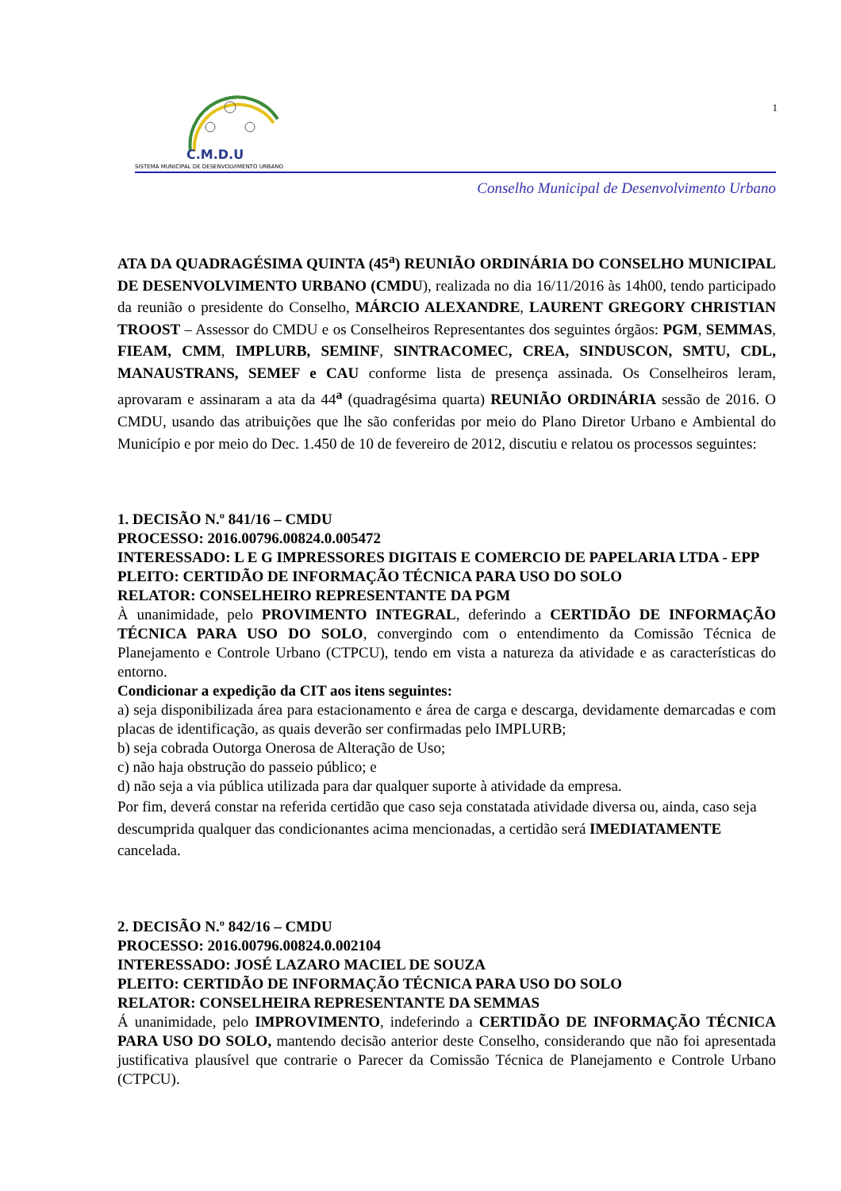C.M.D.U
SISTEMA MUNICIPAL DE DESENVOLVIMENTO URBANO
1
Conselho Municipal de Desenvolvimento Urbano
ATA DA QUADRAGÉSIMA QUINTA (45<sup>a</sup>) REUNIÃO ORDINÁRIA DO CONSELHO MUNICIPAL DE DESENVOLVIMENTO URBANO (CMDU), realizada no dia 16/11/2016 às 14h00, tendo participado da reunião o presidente do Conselho, MÁRCIO ALEXANDRE, LAURENT GREGORY CHRISTIAN TROOST – Assessor do CMDU e os Conselheiros Representantes dos seguintes órgãos: PGM, SEMMAS, FIEAM, CMM, IMPLURB, SEMINF, SINTRACOMEC, CREA, SINDUSCON, SMTU, CDL, MANAUSTRANS, SEMEF e CAU conforme lista de presença assinada. Os Conselheiros leram, aprovaram e assinaram a ata da 44<sup>a</sup> (quadragésima quarta) REUNIÃO ORDINÁRIA sessão de 2016. O CMDU, usando das atribuições que lhe são conferidas por meio do Plano Diretor Urbano e Ambiental do Município e por meio do Dec. 1.450 de 10 de fevereiro de 2012, discutiu e relatou os processos seguintes:
1. DECISÃO N.º 841/16 – CMDU
PROCESSO: 2016.00796.00824.0.005472
INTERESSADO: L E G IMPRESSORES DIGITAIS E COMERCIO DE PAPELARIA LTDA - EPP
PLEITO: CERTIDÃO DE INFORMAÇÃO TÉCNICA PARA USO DO SOLO
RELATOR: CONSELHEIRO REPRESENTANTE DA PGM
À unanimidade, pelo PROVIMENTO INTEGRAL, deferindo a CERTIDÃO DE INFORMAÇÃO TÉCNICA PARA USO DO SOLO, convergindo com o entendimento da Comissão Técnica de Planejamento e Controle Urbano (CTPCU), tendo em vista a natureza da atividade e as características do entorno.
Condicionar a expedição da CIT aos itens seguintes:
a) seja disponibilizada área para estacionamento e área de carga e descarga, devidamente demarcadas e com placas de identificação, as quais deverão ser confirmadas pelo IMPLURB;
b) seja cobrada Outorga Onerosa de Alteração de Uso;
c) não haja obstrução do passeio público; e
d) não seja a via pública utilizada para dar qualquer suporte à atividade da empresa.
Por fim, deverá constar na referida certidão que caso seja constatada atividade diversa ou, ainda, caso seja descumprida qualquer das condicionantes acima mencionadas, a certidão será IMEDIATAMENTE cancelada.
2. DECISÃO N.º 842/16 – CMDU
PROCESSO: 2016.00796.00824.0.002104
INTERESSADO: JOSÉ LAZARO MACIEL DE SOUZA
PLEITO: CERTIDÃO DE INFORMAÇÃO TÉCNICA PARA USO DO SOLO
RELATOR: CONSELHEIRA REPRESENTANTE DA SEMMAS
Á unanimidade, pelo IMPROVIMENTO, indeferindo a CERTIDÃO DE INFORMAÇÃO TÉCNICA PARA USO DO SOLO, mantendo decisão anterior deste Conselho, considerando que não foi apresentada justificativa plausível que contrarie o Parecer da Comissão Técnica de Planejamento e Controle Urbano (CTPCU).